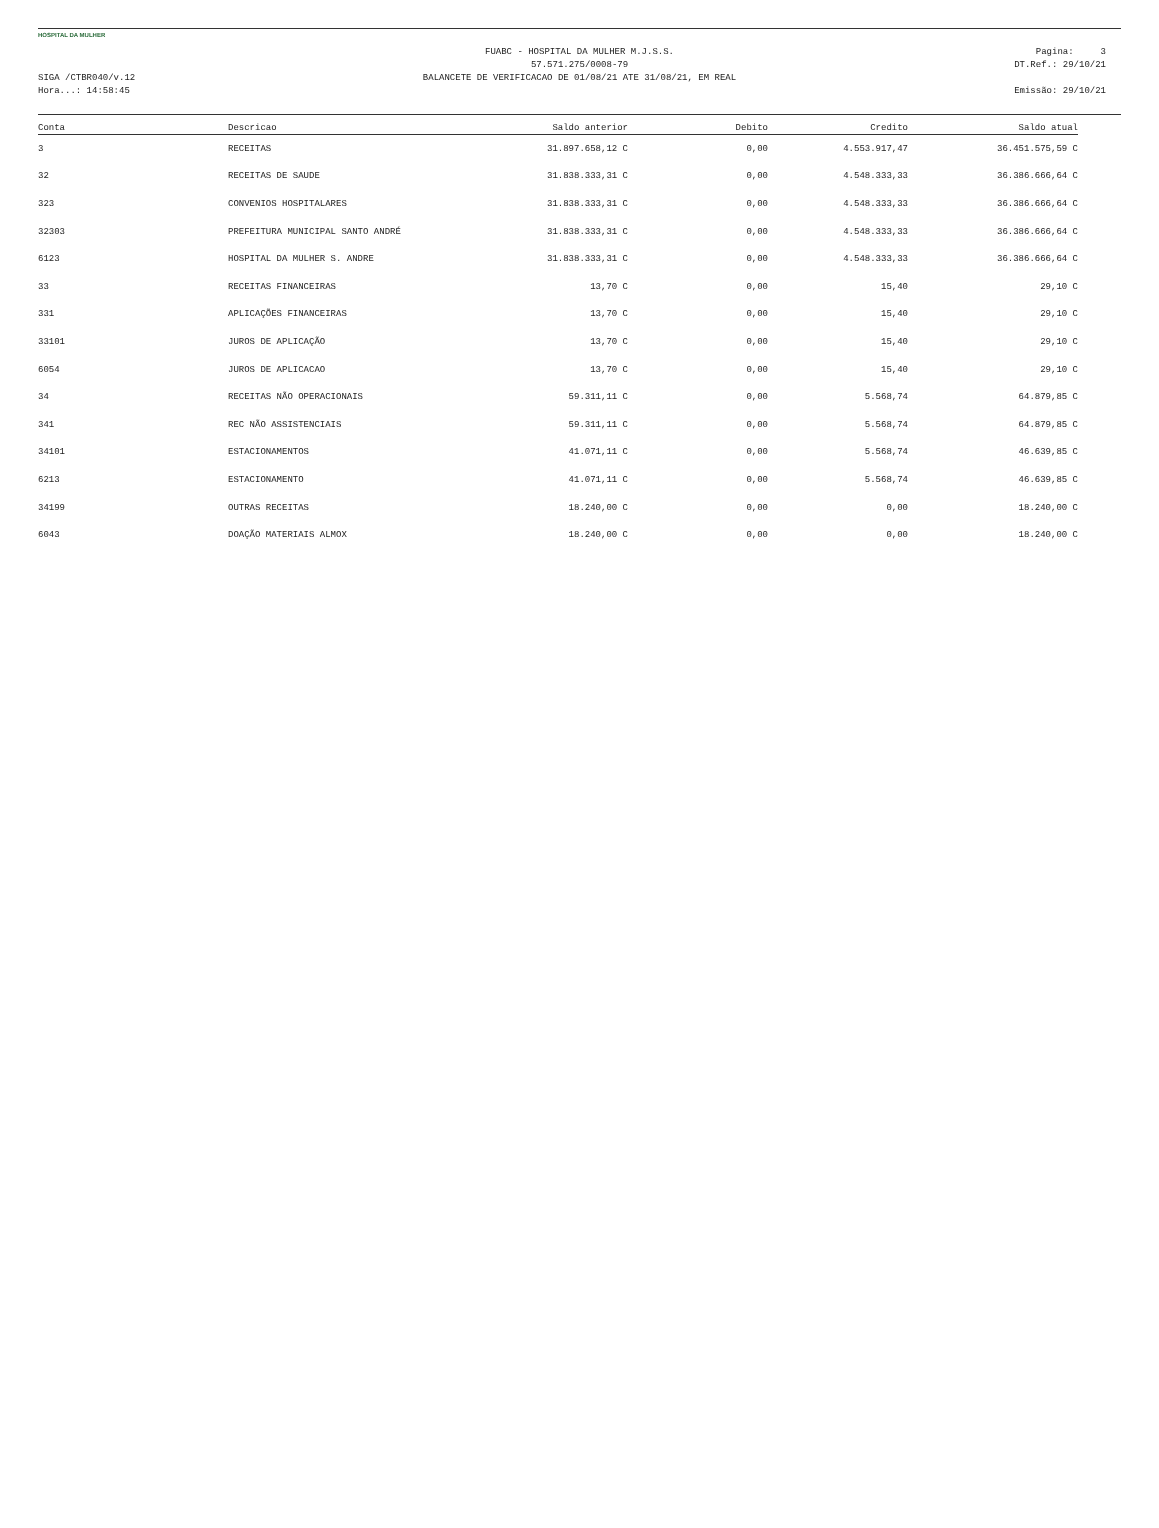HOSPITAL DA MULHER
SIGA /CTBR040/v.12
Hora...: 14:58:45
FUABC - HOSPITAL DA MULHER M.J.S.S.
57.571.275/0008-79
BALANCETE DE VERIFICACAO DE 01/08/21 ATE 31/08/21, EM REAL
Pagina: 3
DT.Ref.: 29/10/21
Emissão: 29/10/21
| Conta | Descricao | Saldo anterior | Debito | Credito | Saldo atual |
| --- | --- | --- | --- | --- | --- |
| 3 | RECEITAS | 31.897.658,12 C | 0,00 | 4.553.917,47 | 36.451.575,59 C |
| 32 | RECEITAS DE SAUDE | 31.838.333,31 C | 0,00 | 4.548.333,33 | 36.386.666,64 C |
| 323 | CONVENIOS HOSPITALARES | 31.838.333,31 C | 0,00 | 4.548.333,33 | 36.386.666,64 C |
| 32303 | PREFEITURA MUNICIPAL SANTO ANDRÉ | 31.838.333,31 C | 0,00 | 4.548.333,33 | 36.386.666,64 C |
| 6123 | HOSPITAL DA MULHER S. ANDRE | 31.838.333,31 C | 0,00 | 4.548.333,33 | 36.386.666,64 C |
| 33 | RECEITAS FINANCEIRAS | 13,70 C | 0,00 | 15,40 | 29,10 C |
| 331 | APLICAÇÕES FINANCEIRAS | 13,70 C | 0,00 | 15,40 | 29,10 C |
| 33101 | JUROS DE APLICAÇÃO | 13,70 C | 0,00 | 15,40 | 29,10 C |
| 6054 | JUROS DE APLICACAO | 13,70 C | 0,00 | 15,40 | 29,10 C |
| 34 | RECEITAS NÃO OPERACIONAIS | 59.311,11 C | 0,00 | 5.568,74 | 64.879,85 C |
| 341 | REC NÃO ASSISTENCIAIS | 59.311,11 C | 0,00 | 5.568,74 | 64.879,85 C |
| 34101 | ESTACIONAMENTOS | 41.071,11 C | 0,00 | 5.568,74 | 46.639,85 C |
| 6213 | ESTACIONAMENTO | 41.071,11 C | 0,00 | 5.568,74 | 46.639,85 C |
| 34199 | OUTRAS RECEITAS | 18.240,00 C | 0,00 | 0,00 | 18.240,00 C |
| 6043 | DOAÇÃO MATERIAIS ALMOX | 18.240,00 C | 0,00 | 0,00 | 18.240,00 C |